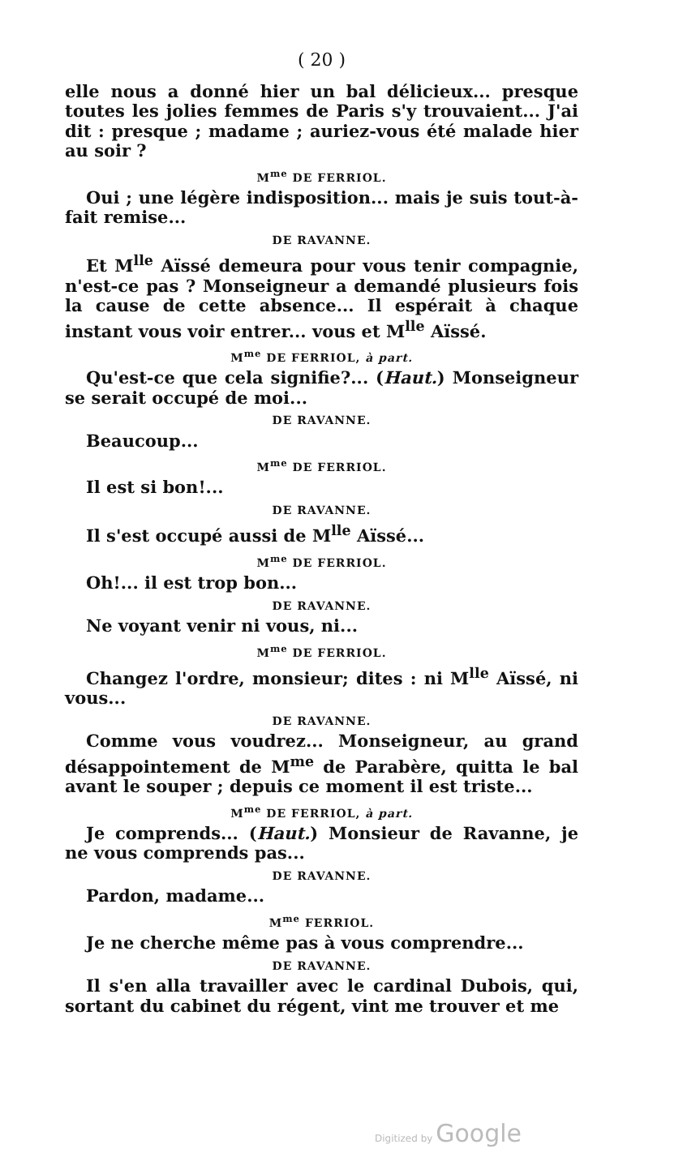( 20 )
elle nous a donné hier un bal délicieux... presque toutes les jolies femmes de Paris s'y trouvaient... J'ai dit : presque ; madame ; auriez-vous été malade hier au soir ?
M<sup>me</sup> DE FERRIOL.
Oui ; une légère indisposition... mais je suis tout-à-fait remise...
DE RAVANNE.
Et M<sup>lle</sup> Aïssé demeura pour vous tenir compagnie, n'est-ce pas ? Monseigneur a demandé plusieurs fois la cause de cette absence... Il espérait à chaque instant vous voir entrer... vous et M<sup>lle</sup> Aïssé.
M<sup>me</sup> DE FERRIOL, à part.
Qu'est-ce que cela signifie?... (Haut.) Monseigneur se serait occupé de moi...
DE RAVANNE.
Beaucoup...
M<sup>me</sup> DE FERRIOL.
Il est si bon!...
DE RAVANNE.
Il s'est occupé aussi de M<sup>lle</sup> Aïssé...
M<sup>me</sup> DE FERRIOL.
Oh!... il est trop bon...
DE RAVANNE.
Ne voyant venir ni vous, ni...
M<sup>me</sup> DE FERRIOL.
Changez l'ordre, monsieur; dites : ni M<sup>lle</sup> Aïssé, ni vous...
DE RAVANNE.
Comme vous voudrez... Monseigneur, au grand désappointement de M<sup>me</sup> de Parabère, quitta le bal avant le souper ; depuis ce moment il est triste...
M<sup>me</sup> DE FERRIOL, à part.
Je comprends... (Haut.) Monsieur de Ravanne, je ne vous comprends pas...
DE RAVANNE.
Pardon, madame...
M<sup>me</sup> FERRIOL.
Je ne cherche même pas à vous comprendre...
DE RAVANNE.
Il s'en alla travailler avec le cardinal Dubois, qui, sortant du cabinet du régent, vint me trouver et me
Digitized by Google